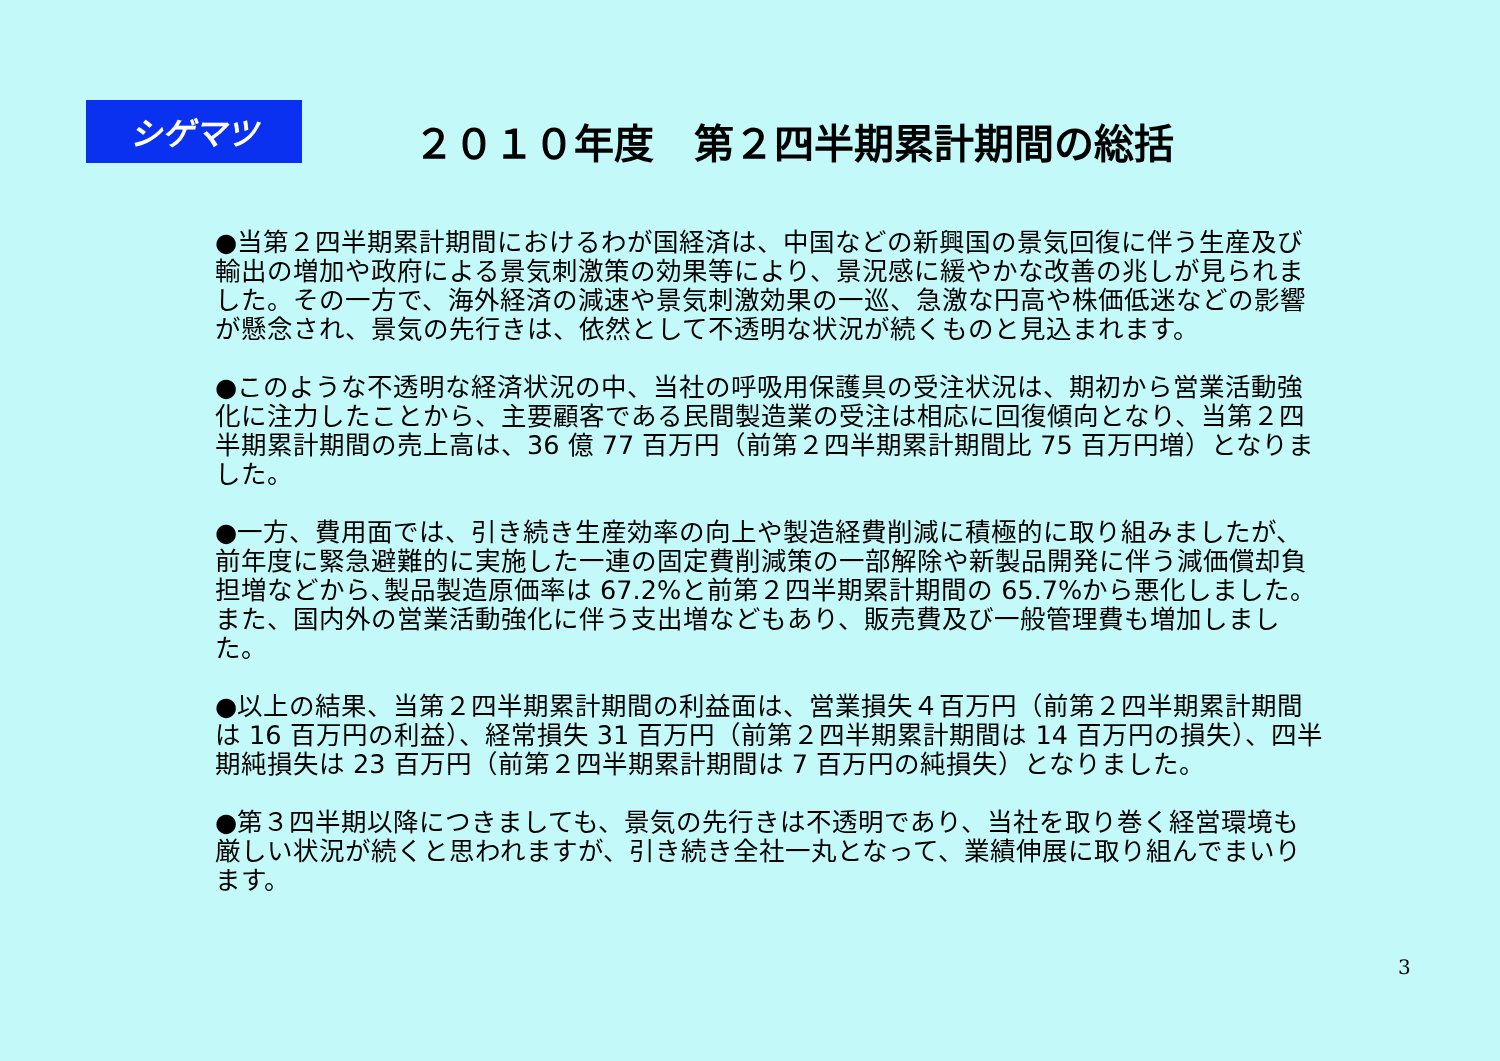シゲマツ
２０１０年度　第２四半期累計期間の総括
●当第２四半期累計期間におけるわが国経済は、中国などの新興国の景気回復に伴う生産及び輸出の増加や政府による景気刺激策の効果等により、景況感に緩やかな改善の兆しが見られました。その一方で、海外経済の減速や景気刺激効果の一巡、急激な円高や株価低迷などの影響が懸念され、景気の先行きは、依然として不透明な状況が続くものと見込まれます。
●このような不透明な経済状況の中、当社の呼吸用保護具の受注状況は、期初から営業活動強化に注力したことから、主要顧客である民間製造業の受注は相応に回復傾向となり、当第２四半期累計期間の売上高は、36 億 77 百万円（前第２四半期累計期間比 75 百万円増）となりました。
●一方、費用面では、引き続き生産効率の向上や製造経費削減に積極的に取り組みましたが、前年度に緊急避難的に実施した一連の固定費削減策の一部解除や新製品開発に伴う減価償却負担増などから､製品製造原価率は 67.2%と前第２四半期累計期間の 65.7%から悪化しました。また、国内外の営業活動強化に伴う支出増などもあり、販売費及び一般管理費も増加しました。
●以上の結果、当第２四半期累計期間の利益面は、営業損失４百万円（前第２四半期累計期間は 16 百万円の利益）、経常損失 31 百万円（前第２四半期累計期間は 14 百万円の損失）、四半期純損失は 23 百万円（前第２四半期累計期間は 7 百万円の純損失）となりました。
●第３四半期以降につきましても、景気の先行きは不透明であり、当社を取り巻く経営環境も厳しい状況が続くと思われますが、引き続き全社一丸となって、業績伸展に取り組んでまいります。
3